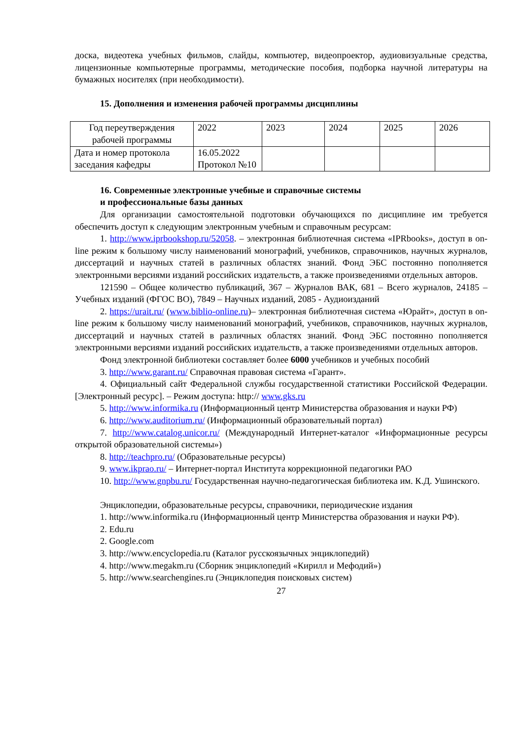доска, видеотека учебных фильмов, слайды, компьютер, видеопроектор, аудиовизуальные средства, лицензионные компьютерные программы, методические пособия, подборка научной литературы на бумажных носителях (при необходимости).
15. Дополнения и изменения рабочей программы дисциплины
| Год переутверждения рабочей программы | 2022 | 2023 | 2024 | 2025 | 2026 |
| Дата и номер протокола заседания кафедры | 16.05.2022 Протокол №10 | | | | |
16. Современные электронные учебные и справочные системы
и профессиональные базы данных
Для организации самостоятельной подготовки обучающихся по дисциплине им требуется обеспечить доступ к следующим электронным учебным и справочным ресурсам:
1. http://www.iprbookshop.ru/52058. – электронная библиотечная система «IPRbooks», доступ в on-line режим к большому числу наименований монографий, учебников, справочников, научных журналов, диссертаций и научных статей в различных областях знаний. Фонд ЭБС постоянно пополняется электронными версиями изданий российских издательств, а также произведениями отдельных авторов.
121590 – Общее количество публикаций, 367 – Журналов ВАК, 681 – Всего журналов, 24185 – Учебных изданий (ФГОС ВО), 7849 – Научных изданий, 2085 - Аудиоизданий
2. https://urait.ru/ (www.biblio-online.ru)– электронная библиотечная система «Юрайт», доступ в on-line режим к большому числу наименований монографий, учебников, справочников, научных журналов, диссертаций и научных статей в различных областях знаний. Фонд ЭБС постоянно пополняется электронными версиями изданий российских издательств, а также произведениями отдельных авторов.
Фонд электронной библиотеки составляет более 6000 учебников и учебных пособий
3. http://www.garant.ru/ Справочная правовая система «Гарант».
4. Официальный сайт Федеральной службы государственной статистики Российской Федерации. [Электронный ресурс]. – Режим доступа: http:// www.gks.ru
5. http://www.informika.ru (Информационный центр Министерства образования и науки РФ)
6. http://www.auditorium.ru/ (Информационный образовательный портал)
7. http://www.catalog.unicor.ru/ (Международный Интернет-каталог «Информационные ресурсы открытой образовательной системы»)
8. http://teachpro.ru/ (Образовательные ресурсы)
9. www.ikprao.ru/ – Интернет-портал Института коррекционной педагогики РАО
10. http://www.gnpbu.ru/ Государственная научно-педагогическая библиотека им. К.Д. Ушинского.
Энциклопедии, образовательные ресурсы, справочники, периодические издания
1. http://www.informika.ru (Информационный центр Министерства образования и науки РФ).
2. Edu.ru
2. Google.com
3. http://www.encyclopedia.ru (Каталог русскоязычных энциклопедий)
4. http://www.megakm.ru (Сборник энциклопедий «Кирилл и Мефодий»)
5. http://www.searchengines.ru (Энциклопедия поисковых систем)
27